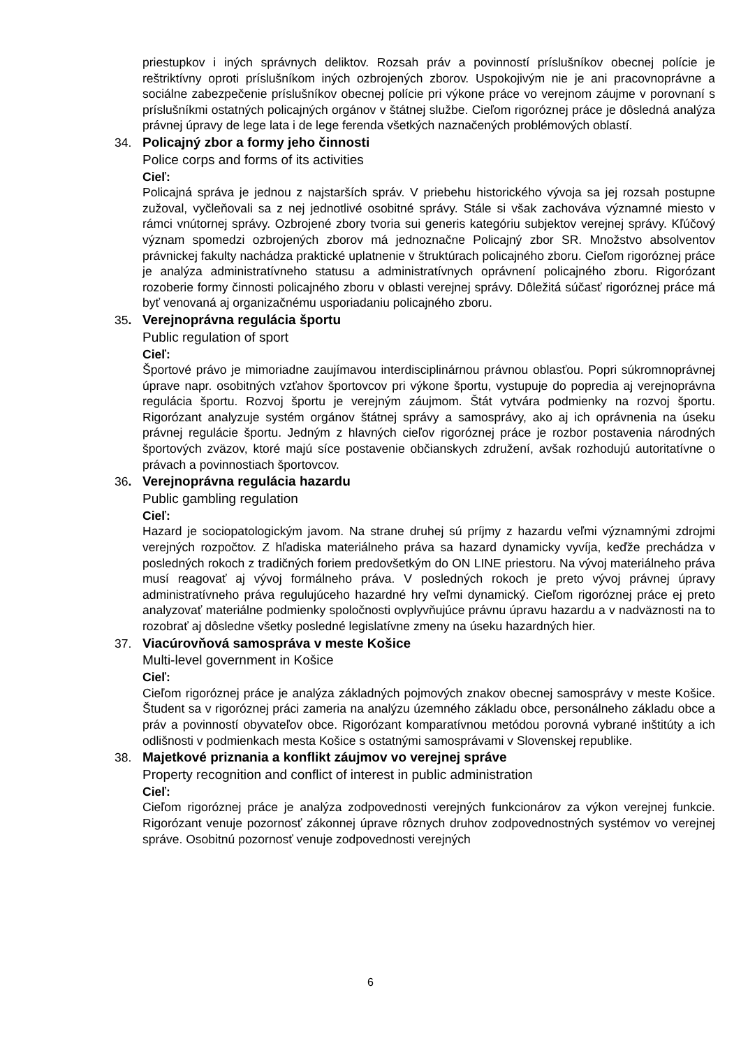priestupkov i iných správnych deliktov. Rozsah práv a povinností príslušníkov obecnej polície je reštriktívny oproti príslušníkom iných ozbrojených zborov. Uspokojivým nie je ani pracovnoprávne a sociálne zabezpečenie príslušníkov obecnej polície pri výkone práce vo verejnom záujme v porovnaní s príslušníkmi ostatných policajných orgánov v štátnej službe. Cieľom rigoróznej práce je dôsledná analýza právnej úpravy de lege lata i de lege ferenda všetkých naznačených problémových oblastí.
34. Policajný zbor a formy jeho činnosti
Police corps and forms of its activities
Cieľ:
Policajná správa je jednou z najstarších správ. V priebehu historického vývoja sa jej rozsah postupne zužoval, vyčleňovali sa z nej jednotlivé osobitné správy. Stále si však zachováva významné miesto v rámci vnútornej správy. Ozbrojené zbory tvoria sui generis kategóriu subjektov verejnej správy. Kľúčový význam spomedzi ozbrojených zborov má jednoznačne Policajný zbor SR. Množstvo absolventov právnickej fakulty nachádza praktické uplatnenie v štruktúrach policajného zboru. Cieľom rigoróznej práce je analýza administratívneho statusu a administratívnych oprávnení policajného zboru. Rigorózant rozoberie formy činnosti policajného zboru v oblasti verejnej správy. Dôležitá súčasť rigoróznej práce má byť venovaná aj organizačnému usporiadaniu policajného zboru.
35. Verejnoprávna regulácia športu
Public regulation of sport
Cieľ:
Športové právo je mimoriadne zaujímavou interdisciplinárnou právnou oblasťou. Popri súkromnoprávnej úprave napr. osobitných vzťahov športovcov pri výkone športu, vystupuje do popredia aj verejnoprávna regulácia športu. Rozvoj športu je verejným záujmom. Štát vytvára podmienky na rozvoj športu. Rigorózant analyzuje systém orgánov štátnej správy a samosprávy, ako aj ich oprávnenia na úseku právnej regulácie športu. Jedným z hlavných cieľov rigoróznej práce je rozbor postavenia národných športových zväzov, ktoré majú síce postavenie občianskych združení, avšak rozhodujú autoritatívne o právach a povinnostiach športovcov.
36. Verejnoprávna regulácia hazardu
Public gambling regulation
Cieľ:
Hazard je sociopatologickým javom. Na strane druhej sú príjmy z hazardu veľmi významnými zdrojmi verejných rozpočtov. Z hľadiska materiálneho práva sa hazard dynamicky vyvíja, keďže prechádza v posledných rokoch z tradičných foriem predovšetkým do ON LINE priestoru. Na vývoj materiálneho práva musí reagovať aj vývoj formálneho práva. V posledných rokoch je preto vývoj právnej úpravy administratívneho práva regulujúceho hazardné hry veľmi dynamický. Cieľom rigoróznej práce ej preto analyzovať materiálne podmienky spoločnosti ovplyvňujúce právnu úpravu hazardu a v nadväznosti na to rozobrať aj dôsledne všetky posledné legislatívne zmeny na úseku hazardných hier.
37. Viacúrovňová samospráva v meste Košice
Multi-level government in Košice
Cieľ:
Cieľom rigoróznej práce je analýza základných pojmových znakov obecnej samosprávy v meste Košice. Študent sa v rigoróznej práci zameria na analýzu územného základu obce, personálneho základu obce a práv a povinností obyvateľov obce. Rigorózant komparatívnou metódou porovná vybrané inštitúty a ich odlišnosti v podmienkach mesta Košice s ostatnými samosprávami v Slovenskej republike.
38. Majetkové priznania a konflikt záujmov vo verejnej správe
Property recognition and conflict of interest in public administration
Cieľ:
Cieľom rigoróznej práce je analýza zodpovednosti verejných funkcionárov za výkon verejnej funkcie. Rigorózant venuje pozornosť zákonnej úprave rôznych druhov zodpovednostných systémov vo verejnej správe. Osobitnú pozornosť venuje zodpovednosti verejných
6